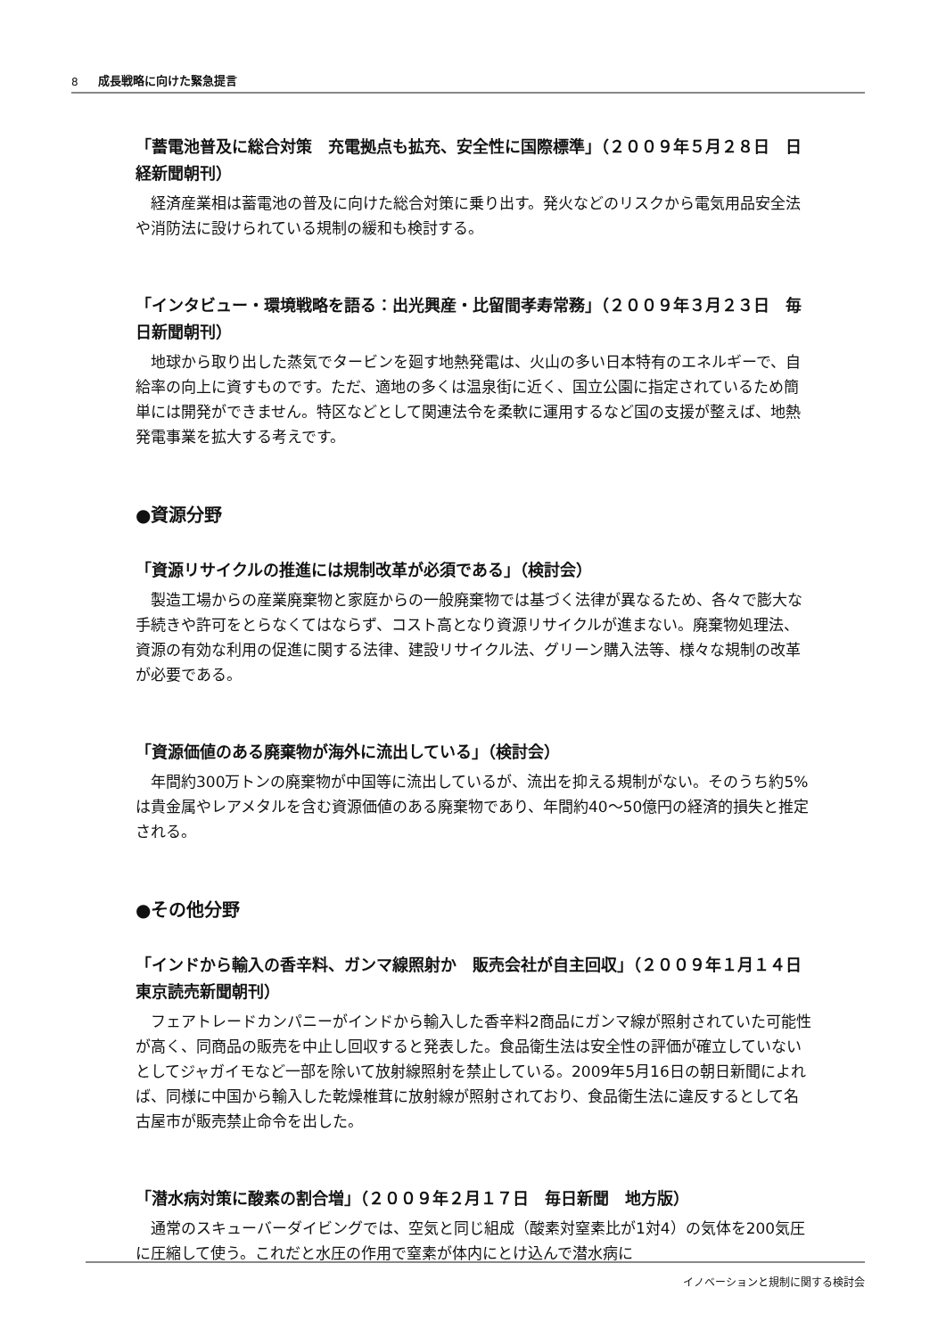8 成長戦略に向けた緊急提言
「蓄電池普及に総合対策　充電拠点も拡充、安全性に国際標準」（２００９年５月２８日　日経新聞朝刊）
経済産業相は蓄電池の普及に向けた総合対策に乗り出す。発火などのリスクから電気用品安全法や消防法に設けられている規制の緩和も検討する。
「インタビュー・環境戦略を語る：出光興産・比留間孝寿常務」（２００９年３月２３日　毎日新聞朝刊）
地球から取り出した蒸気でタービンを廻す地熱発電は、火山の多い日本特有のエネルギーで、自給率の向上に資すものです。ただ、適地の多くは温泉街に近く、国立公園に指定されているため簡単には開発ができません。特区などとして関連法令を柔軟に運用するなど国の支援が整えば、地熱発電事業を拡大する考えです。
●資源分野
「資源リサイクルの推進には規制改革が必須である」（検討会）
製造工場からの産業廃棄物と家庭からの一般廃棄物では基づく法律が異なるため、各々で膨大な手続きや許可をとらなくてはならず、コスト高となり資源リサイクルが進まない。廃棄物処理法、資源の有効な利用の促進に関する法律、建設リサイクル法、グリーン購入法等、様々な規制の改革が必要である。
「資源価値のある廃棄物が海外に流出している」（検討会）
年間約300万トンの廃棄物が中国等に流出しているが、流出を抑える規制がない。そのうち約5%は貴金属やレアメタルを含む資源価値のある廃棄物であり、年間約40～50億円の経済的損失と推定される。
●その他分野
「インドから輸入の香辛料、ガンマ線照射か　販売会社が自主回収」（２００９年１月１４日　東京読売新聞朝刊）
フェアトレードカンパニーがインドから輸入した香辛料2商品にガンマ線が照射されていた可能性が高く、同商品の販売を中止し回収すると発表した。食品衛生法は安全性の評価が確立していないとしてジャガイモなど一部を除いて放射線照射を禁止している。2009年5月16日の朝日新聞によれば、同様に中国から輸入した乾燥椎茸に放射線が照射されており、食品衛生法に違反するとして名古屋市が販売禁止命令を出した。
「潜水病対策に酸素の割合増」（２００９年２月１７日　毎日新聞　地方版）
通常のスキューバーダイビングでは、空気と同じ組成（酸素対窒素比が1対4）の気体を200気圧に圧縮して使う。これだと水圧の作用で窒素が体内にとけ込んで潜水病に
イノベーションと規制に関する検討会